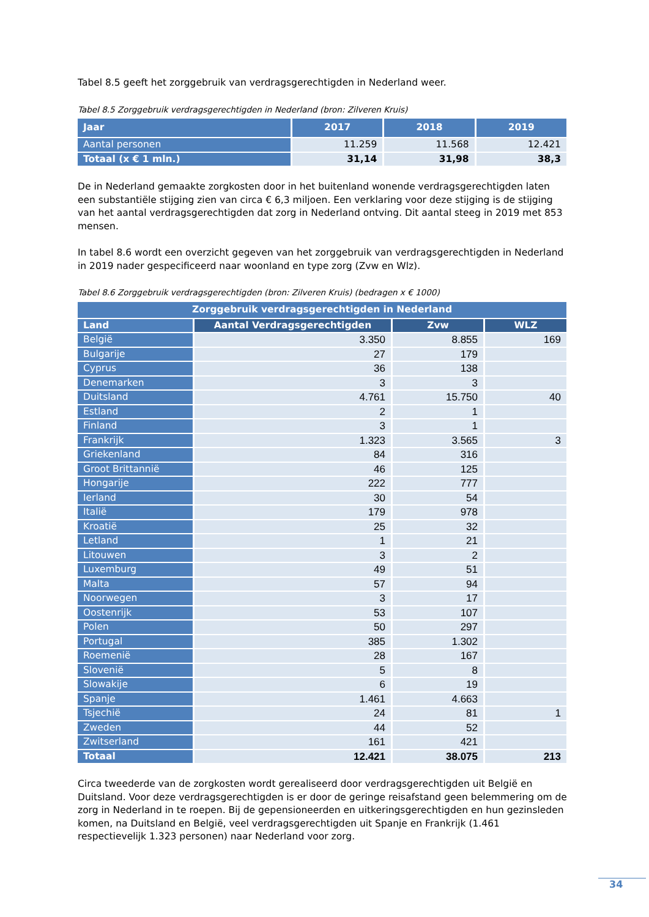Tabel 8.5 geeft het zorggebruik van verdragsgerechtigden in Nederland weer.
Tabel 8.5 Zorggebruik verdragsgerechtigden in Nederland (bron: Zilveren Kruis)
| Jaar | 2017 | 2018 | 2019 |
| --- | --- | --- | --- |
| Aantal personen | 11.259 | 11.568 | 12.421 |
| Totaal (x € 1 mln.) | 31,14 | 31,98 | 38,3 |
De in Nederland gemaakte zorgkosten door in het buitenland wonende verdragsgerechtigden laten een substantiële stijging zien van circa € 6,3 miljoen. Een verklaring voor deze stijging is de stijging van het aantal verdragsgerechtigden dat zorg in Nederland ontving. Dit aantal steeg in 2019 met 853 mensen.
In tabel 8.6 wordt een overzicht gegeven van het zorggebruik van verdragsgerechtigden in Nederland in 2019 nader gespecificeerd naar woonland en type zorg (Zvw en Wlz).
Tabel 8.6 Zorggebruik verdragsgerechtigden (bron: Zilveren Kruis) (bedragen x € 1000)
| Zorggebruik verdragsgerechtigden in Nederland | | | |
| --- | --- | --- | --- |
| Land | Aantal Verdragsgerechtigden | Zvw | WLZ |
| België | 3.350 | 8.855 | 169 |
| Bulgarije | 27 | 179 | |
| Cyprus | 36 | 138 | |
| Denemarken | 3 | 3 | |
| Duitsland | 4.761 | 15.750 | 40 |
| Estland | 2 | 1 | |
| Finland | 3 | 1 | |
| Frankrijk | 1.323 | 3.565 | 3 |
| Griekenland | 84 | 316 | |
| Groot Brittannië | 46 | 125 | |
| Hongarije | 222 | 777 | |
| Ierland | 30 | 54 | |
| Italië | 179 | 978 | |
| Kroatië | 25 | 32 | |
| Letland | 1 | 21 | |
| Litouwen | 3 | 2 | |
| Luxemburg | 49 | 51 | |
| Malta | 57 | 94 | |
| Noorwegen | 3 | 17 | |
| Oostenrijk | 53 | 107 | |
| Polen | 50 | 297 | |
| Portugal | 385 | 1.302 | |
| Roemenië | 28 | 167 | |
| Slovenië | 5 | 8 | |
| Slowakije | 6 | 19 | |
| Spanje | 1.461 | 4.663 | |
| Tsjechië | 24 | 81 | 1 |
| Zweden | 44 | 52 | |
| Zwitserland | 161 | 421 | |
| Totaal | 12.421 | 38.075 | 213 |
Circa tweederde van de zorgkosten wordt gerealiseerd door verdragsgerechtigden uit België en Duitsland. Voor deze verdragsgerechtigden is er door de geringe reisafstand geen belemmering om de zorg in Nederland in te roepen. Bij de gepensioneerden en uitkeringsgerechtigden en hun gezinsleden komen, na Duitsland en België, veel verdragsgerechtigden uit Spanje en Frankrijk (1.461 respectievelijk 1.323 personen) naar Nederland voor zorg.
34